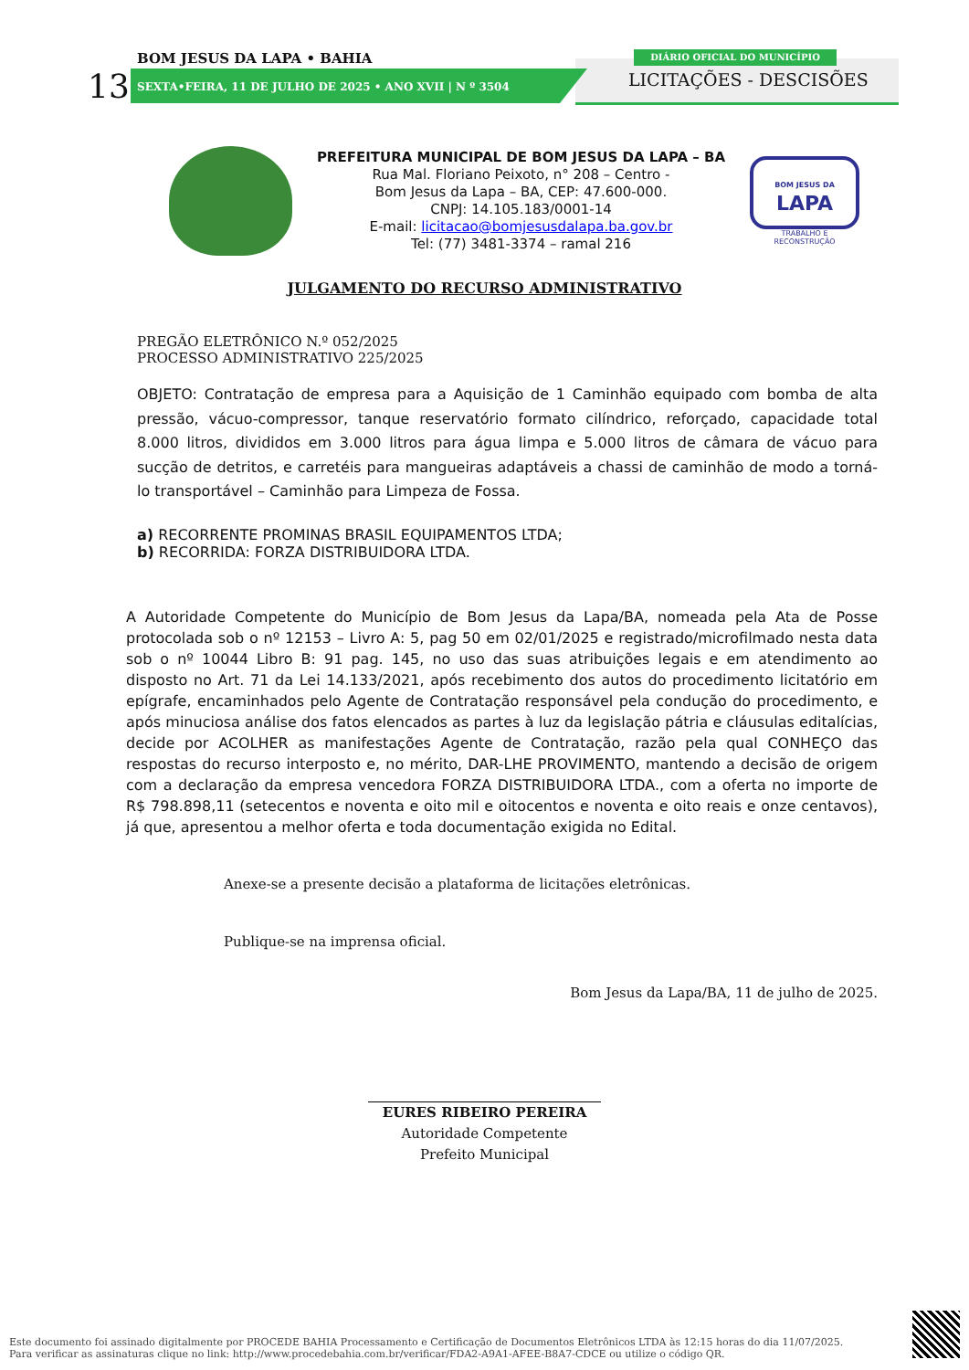BOM JESUS DA LAPA • BAHIA
13
SEXTA•FEIRA, 11 DE JULHO DE 2025 • ANO XVII | N º 3504
DIÁRIO OFICIAL DO MUNICÍPIO
LICITAÇÕES - DESCISÕES
PREFEITURA MUNICIPAL DE BOM JESUS DA LAPA – BA
Rua Mal. Floriano Peixoto, n° 208 – Centro -
Bom Jesus da Lapa – BA, CEP: 47.600-000.
CNPJ: 14.105.183/0001-14
E-mail: licitacao@bomjesusdalapa.ba.gov.br
Tel: (77) 3481-3374 – ramal 216
BOM JESUS DA
LAPA
TRABALHO E
RECONSTRUÇÃO
JULGAMENTO DO RECURSO ADMINISTRATIVO
PREGÃO ELETRÔNICO N.º 052/2025
PROCESSO ADMINISTRATIVO 225/2025
OBJETO: Contratação de empresa para a Aquisição de 1 Caminhão equipado com bomba de alta pressão, vácuo-compressor, tanque reservatório formato cilíndrico, reforçado, capacidade total 8.000 litros, divididos em 3.000 litros para água limpa e 5.000 litros de câmara de vácuo para sucção de detritos, e carretéis para mangueiras adaptáveis a chassi de caminhão de modo a torná-lo transportável – Caminhão para Limpeza de Fossa.
a) RECORRENTE PROMINAS BRASIL EQUIPAMENTOS LTDA;
b) RECORRIDA: FORZA DISTRIBUIDORA LTDA.
A Autoridade Competente do Município de Bom Jesus da Lapa/BA, nomeada pela Ata de Posse protocolada sob o nº 12153 – Livro A: 5, pag 50 em 02/01/2025 e registrado/microfilmado nesta data sob o nº 10044 Libro B: 91 pag. 145, no uso das suas atribuições legais e em atendimento ao disposto no Art. 71 da Lei 14.133/2021, após recebimento dos autos do procedimento licitatório em epígrafe, encaminhados pelo Agente de Contratação responsável pela condução do procedimento, e após minuciosa análise dos fatos elencados as partes à luz da legislação pátria e cláusulas editalícias, decide por ACOLHER as manifestações Agente de Contratação, razão pela qual CONHEÇO das respostas do recurso interposto e, no mérito, DAR-LHE PROVIMENTO, mantendo a decisão de origem com a declaração da empresa vencedora FORZA DISTRIBUIDORA LTDA., com a oferta no importe de R$ 798.898,11 (setecentos e noventa e oito mil e oitocentos e noventa e oito reais e onze centavos), já que, apresentou a melhor oferta e toda documentação exigida no Edital.
Anexe-se a presente decisão a plataforma de licitações eletrônicas.
Publique-se na imprensa oficial.
Bom Jesus da Lapa/BA, 11 de julho de 2025.
EURES RIBEIRO PEREIRA
Autoridade Competente
Prefeito Municipal
Este documento foi assinado digitalmente por PROCEDE BAHIA Processamento e Certificação de Documentos Eletrônicos LTDA às 12:15 horas do dia 11/07/2025.
Para verificar as assinaturas clique no link: http://www.procedebahia.com.br/verificar/FDA2-A9A1-AFEE-B8A7-CDCE ou utilize o código QR.